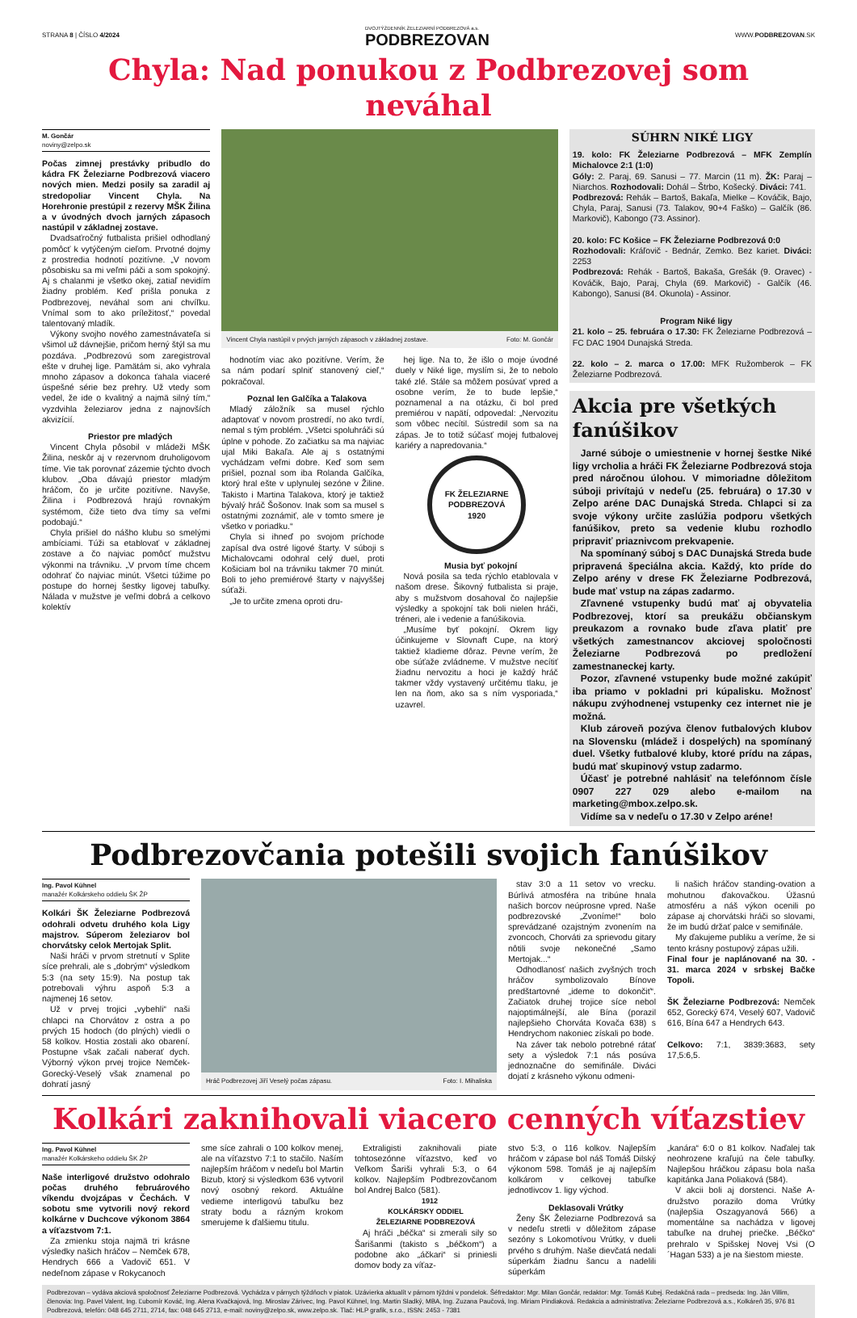STRANA 8 | ČÍSLO 4/2024 DVOJTÝŽDENNÍK ŽELEZIARNÍ PODBREZOVÁ a.s.
PODBREZOVAN WWW.PODBREZOVAN.SK
Chyla: Nad ponukou z Podbrezovej som neváhal
M. Gončár
noviny@zelpo.sk
Počas zimnej prestávky pribudlo do kádra FK Železiarne Podbrezová viacero nových mien. Medzi posily sa zaradil aj stredopoliar Vincent Chyla. Na Horehronie prestúpil z rezervy MŠK Žilina a v úvodných dvoch jarných zápasoch nastúpil v základnej zostave.
Dvadsaťročný futbalista prišiel odhodlaný pomôcť k vytýčeným cieľom. Prvotné dojmy z prostredia hodnotí pozitívne. „V novom pôsobisku sa mi veľmi páči a som spokojný. Aj s chalanmi je všetko okej, zatiaľ nevidím žiadny problém. Keď prišla ponuka z Podbrezovej, neváhal som ani chvíľku. Vnímal som to ako príležitosť,“ povedal talentovaný mladík.
Výkony svojho nového zamestnávateľa si všimol už dávnejšie, pričom herný štýl sa mu pozdáva. „Podbrezovú som zaregistroval ešte v druhej lige. Pamätám si, ako vyhrala mnoho zápasov a dokonca ťahala viaceré úspešné série bez prehry. Už vtedy som vedel, že ide o kvalitný a najmä silný tím,“ vyzdvihla železiarov jedna z najnovších akvizícií.
Priestor pre mladých
Vincent Chyla pôsobil v mládeži MŠK Žilina, neskôr aj v rezervnom druholigovom tíme. Vie tak porovnať zázemie týchto dvoch klubov. „Oba dávajú priestor mladým hráčom, čo je určite pozitívne. Navyše, Žilina i Podbrezová hrajú rovnakým systémom, čiže tieto dva tímy sa veľmi podobajú.“
Chyla prišiel do nášho klubu so smelými ambíciami. Túži sa etablovať v základnej zostave a čo najviac pomôcť mužstvu výkonmi na trávniku. „V prvom tíme chcem odohrať čo najviac minút. Všetci túžime po postupe do hornej šestky ligovej tabuľky. Nálada v mužstve je veľmi dobrá a celkovo kolektív
Vincent Chyla nastúpil v prvých jarných zápasoch v základnej zostave. Foto: M. Gončár
hodnotím viac ako pozitívne. Verím, že sa nám podarí splniť stanovený cieľ,“ pokračoval.
Poznal len Galčíka a Talakova
Mladý záložník sa musel rýchlo adaptovať v novom prostredí, no ako tvrdí, nemal s tým problém. „Všetci spoluhráči sú úplne v pohode. Zo začiatku sa ma najviac ujal Miki Bakaľa. Ale aj s ostatnými vychádzam veľmi dobre. Keď som sem prišiel, poznal som iba Rolanda Galčíka, ktorý hral ešte v uplynulej sezóne v Žiline. Takisto i Martina Talakova, ktorý je taktiež bývalý hráč Šošonov. Inak som sa musel s ostatnými zoznámiť, ale v tomto smere je všetko v poriadku.“
Chyla si ihneď po svojom príchode zapísal dva ostré ligové štarty. V súboji s Michalovcami odohral celý duel, proti Košiciam bol na trávniku takmer 70 minút. Boli to jeho premiérové štarty v najvyššej súťaži.
„Je to určite zmena oproti dru-
hej lige. Na to, že išlo o moje úvodné duely v Niké lige, myslím si, že to nebolo také zlé. Stále sa môžem posúvať vpred a osobne verím, že to bude lepšie,“ poznamenal a na otázku, či bol pred premiérou v napätí, odpovedal: „Nervozitu som vôbec necítil. Sústredil som sa na zápas. Je to totiž súčasť mojej futbalovej kariéry a napredovania.“
FK ŽELEZIARNE PODBREZOVÁ
1920
Musia byť pokojní
Nová posila sa teda rýchlo etablovala v našom drese. Šikovný futbalista si praje, aby s mužstvom dosahoval čo najlepšie výsledky a spokojní tak boli nielen hráči, tréneri, ale i vedenie a fanúšikovia.
„Musíme byť pokojní. Okrem ligy účinkujeme v Slovnaft Cupe, na ktorý taktiež kladieme dôraz. Pevne verím, že obe súťaže zvládneme. V mužstve necítiť žiadnu nervozitu a hoci je každý hráč takmer vždy vystavený určitému tlaku, je len na ňom, ako sa s ním vysporiada,“ uzavrel.
SÚHRN NIKÉ LIGY
19. kolo: FK Železiarne Podbrezová – MFK Zemplín Michalovce 2:1 (1:0)
Góly: 2. Paraj, 69. Sanusi – 77. Marcin (11 m). ŽK: Paraj – Niarchos. Rozhodovali: Dohál – Štrbo, Košecký. Diváci: 741.
Podbrezová: Rehák – Bartoš, Bakaľa, Mielke – Kováčik, Bajo, Chyla, Paraj, Sanusi (73. Talakov, 90+4 Faško) – Galčík (86. Markovič), Kabongo (73. Assinor).
20. kolo: FC Košice – FK Železiarne Podbrezová 0:0
Rozhodovali: Kráľovič - Bednár, Zemko. Bez kariet. Diváci: 2253
Podbrezová: Rehák - Bartoš, Bakaša, Grešák (9. Oravec) - Kováčik, Bajo, Paraj, Chyla (69. Markovič) - Galčík (46. Kabongo), Sanusi (84. Okunola) - Assinor.
Program Niké ligy
21. kolo – 25. februára o 17.30: FK Železiarne Podbrezová – FC DAC 1904 Dunajská Streda.
22. kolo – 2. marca o 17.00: MFK Ružomberok – FK Železiarne Podbrezová.
Akcia pre všetkých fanúšikov
Jarné súboje o umiestnenie v hornej šestke Niké ligy vrcholia a hráči FK Železiarne Podbrezová stoja pred náročnou úlohou. V mimoriadne dôležitom súboji privítajú v nedeľu (25. februára) o 17.30 v Zelpo aréne DAC Dunajská Streda. Chlapci si za svoje výkony určite zaslúžia podporu všetkých fanúšikov, preto sa vedenie klubu rozhodlo pripraviť priaznivcom prekvapenie.
Na spomínaný súboj s DAC Dunajská Streda bude pripravená špeciálna akcia. Každý, kto príde do Zelpo arény v drese FK Železiarne Podbrezová, bude mať vstup na zápas zadarmo.
Zľavnené vstupenky budú mať aj obyvatelia Podbrezovej, ktorí sa preukážu občianskym preukazom a rovnako bude zľava platiť pre všetkých zamestnancov akciovej spoločnosti Železiarne Podbrezová po predložení zamestnaneckej karty.
Pozor, zľavnené vstupenky bude možné zakúpiť iba priamo v pokladni pri kúpalisku. Možnosť nákupu zvýhodnenej vstupenky cez internet nie je možná.
Klub zároveň pozýva členov futbalových klubov na Slovensku (mládež i dospelých) na spomínaný duel. Všetky futbalové kluby, ktoré prídu na zápas, budú mať skupinový vstup zadarmo.
Účasť je potrebné nahlásiť na telefónnom čísle 0907 227 029 alebo e-mailom na marketing@mbox.zelpo.sk.
Vidíme sa v nedeľu o 17.30 v Zelpo aréne!
Podbrezovčania potešili svojich fanúšikov
Ing. Pavol Kühnel
manažér Kolkárskeho oddielu ŠK ŽP
Kolkári ŠK Železiarne Podbrezová odohrali odvetu druhého kola Ligy majstrov. Súperom železiarov bol chorvátsky celok Mertojak Split.
Naši hráči v prvom stretnutí v Splite síce prehrali, ale s „dobrým“ výsledkom 5:3 (na sety 15:9). Na postup tak potrebovali výhru aspoň 5:3 a najmenej 16 setov.
Už v prvej trojici „vybehli“ naši chlapci na Chorvátov z ostra a po prvých 15 hodoch (do plných) viedli o 58 kolkov. Hostia zostali ako obarení. Postupne však začali naberať dych. Výborný výkon prvej trojice Nemček-Gorecký-Veselý však znamenal po dohratí jasný
Hráč Podbrezovej Jiří Veselý počas zápasu. Foto: I. Mihaliska
stav 3:0 a 11 setov vo vrecku. Búrlivá atmosféra na tribúne hnala našich borcov neúprosne vpred. Naše podbrezovské „Zvoníme!“ bolo sprevádzané ozajstným zvonením na zvoncoch, Chorváti za sprievodu gitary nôtili svoje nekonečné „Samo Mertojak...“
Odhodlanosť našich zvyšných troch hráčov symbolizovalo Bínove predštartovné „ideme to dokončiť“. Začiatok druhej trojice síce nebol najoptimálnejší, ale Bína (porazil najlepšieho Chorváta Kovača 638) s Hendrychom nakoniec získali po bode.
Na záver tak nebolo potrebné rátať sety a výsledok 7:1 nás posúva jednoznačne do semifinále. Diváci dojatí z krásneho výkonu odmeni-
li našich hráčov standing-ovation a mohutnou ďakovačkou. Úžasnú atmosféru a náš výkon ocenili po zápase aj chorvátski hráči so slovami, že im budú držať palce v semifinále.
My ďakujeme publiku a veríme, že si tento krásny postupový zápas užili.
Final four je naplánované na 30. - 31. marca 2024 v srbskej Bačke Topoli.
ŠK Železiarne Podbrezová: Nemček 652, Gorecký 674, Veselý 607, Vadovič 616, Bína 647 a Hendrych 643.
Celkovo: 7:1, 3839:3683, sety 17,5:6,5.
Kolkári zaknihovali viacero cenných víťazstiev
Ing. Pavol Kühnel
manažér Kolkárskeho oddielu ŠK ŽP
Naše interligové družstvo odohralo počas druhého februárového víkendu dvojzápas v Čechách. V sobotu sme vytvorili nový rekord kolkárne v Duchcove výkonom 3864 a víťazstvom 7:1.
Za zmienku stoja najmä tri krásne výsledky našich hráčov – Nemček 678, Hendrych 666 a Vadovič 651. V nedeľnom zápase v Rokycanoch
sme síce zahrali o 100 kolkov menej, ale na víťazstvo 7:1 to stačilo. Naším najlepším hráčom v nedeľu bol Martin Bizub, ktorý si výsledkom 636 vytvoril nový osobný rekord. Aktuálne vedieme interligovú tabuľku bez straty bodu a rázným krokom smerujeme k ďalšiemu titulu.
Extraligisti zaknihovali piate tohtosezónne víťazstvo, keď vo Veľkom Šariši vyhrali 5:3, o 64 kolkov. Najlepším Podbrezovčanom bol Andrej Balco (581).
1912
KOLKÁRSKY ODDIEL
ŽELEZIARNE PODBREZOVÁ
Aj hráči „béčka“ si zmerali sily so Šarišanmi (takisto s „béčkom“) a podobne ako „áčkari“ si priniesli domov body za víťaz-
stvo 5:3, o 116 kolkov. Najlepším hráčom v zápase bol náš Tomáš Dilský výkonom 598. Tomáš je aj najlepším kolkárom v celkovej tabuľke jednotlivcov 1. ligy východ.
Deklasovali Vrútky
Ženy ŠK Železiarne Podbrezová sa v nedeľu stretli v dôležitom zápase sezóny s Lokomotívou Vrútky, v dueli prvého s druhým. Naše dievčatá nedali súperkám žiadnu šancu a nadelili súperkám
„kanára“ 6:0 o 81 kolkov. Naďalej tak neohrozene kraľujú na čele tabuľky. Najlepšou hráčkou zápasu bola naša kapitánka Jana Poliaková (584).
V akcii boli aj dorstenci. Naše A-družstvo porazilo doma Vrútky (najlepšia Oszagyanová 566) a momentálne sa nachádza v ligovej tabuľke na druhej priečke. „Béčko“ prehralo v Spišskej Novej Vsi (O´Hagan 533) a je na šiestom mieste.
Podbrezovan – vydáva akciová spoločnosť Železiarne Podbrezová. Vychádza v párnych týždňoch v piatok. Uzávierka aktualít v párnom týždni v pondelok. Šéfredaktor: Mgr. Milan Gončár, redaktor: Mgr. Tomáš Kubej. Redakčná rada – predseda: Ing. Ján Villim, členovia: Ing. Pavel Valent, Ing. Ľubomír Kováč, Ing. Alena Kvačkajová, Ing. Miroslav Zárivec, Ing. Pavol Kühnel, Ing. Martin Sladký, MBA, Ing. Zuzana Paučová, Ing. Miriam Pindiaková. Redakcia a administratíva: Železiarne Podbrezová a.s., Kolkáreň 35, 976 81 Podbrezová, telefón: 048 645 2711, 2714, fax: 048 645 2713, e-mail: noviny@zelpo.sk, www.zelpo.sk. Tlač: HLP grafik, s.r.o., ISSN: 2453 - 7381